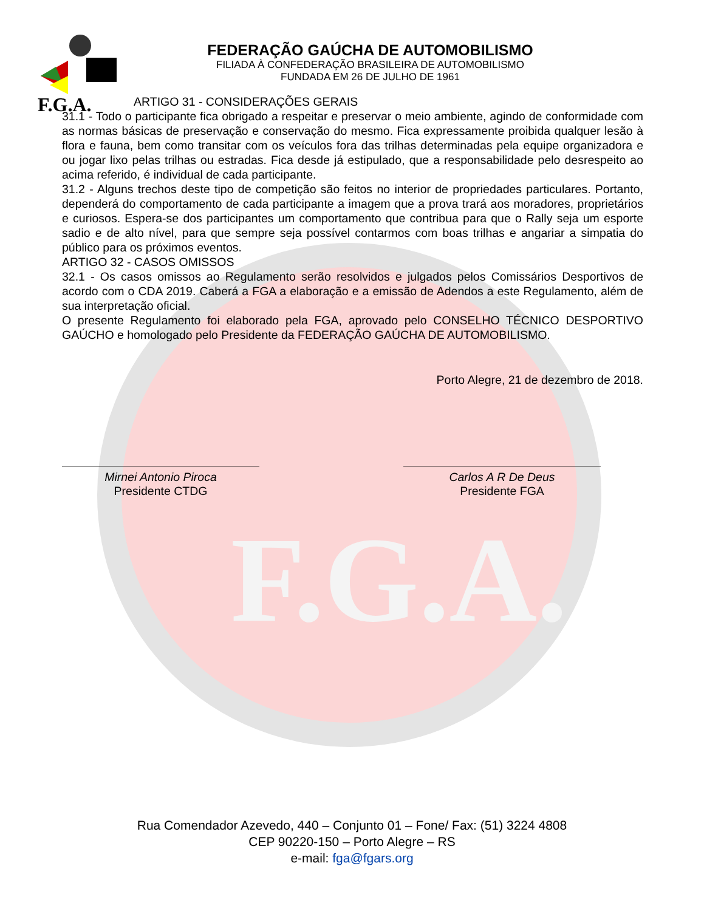F.G.A.
F.G.A.
FEDERAÇÃO GAÚCHA DE AUTOMOBILISMO
FILIADA À CONFEDERAÇÃO BRASILEIRA DE AUTOMOBILISMO
FUNDADA EM 26 DE JULHO DE 1961
ARTIGO 31 - CONSIDERAÇÕES GERAIS
31.1 - Todo o participante fica obrigado a respeitar e preservar o meio ambiente, agindo de conformidade com as normas básicas de preservação e conservação do mesmo. Fica expressamente proibida qualquer lesão à flora e fauna, bem como transitar com os veículos fora das trilhas determinadas pela equipe organizadora e ou jogar lixo pelas trilhas ou estradas. Fica desde já estipulado, que a responsabilidade pelo desrespeito ao acima referido, é individual de cada participante.
31.2 - Alguns trechos deste tipo de competição são feitos no interior de propriedades particulares. Portanto, dependerá do comportamento de cada participante a imagem que a prova trará aos moradores, proprietários e curiosos. Espera-se dos participantes um comportamento que contribua para que o Rally seja um esporte sadio e de alto nível, para que sempre seja possível contarmos com boas trilhas e angariar a simpatia do público para os próximos eventos.
ARTIGO 32 - CASOS OMISSOS
32.1 - Os casos omissos ao Regulamento serão resolvidos e julgados pelos Comissários Desportivos de acordo com o CDA 2019. Caberá a FGA a elaboração e a emissão de Adendos a este Regulamento, além de sua interpretação oficial.
O presente Regulamento foi elaborado pela FGA, aprovado pelo CONSELHO TÉCNICO DESPORTIVO GAÚCHO e homologado pelo Presidente da FEDERAÇÃO GAÚCHA DE AUTOMOBILISMO.
Porto Alegre, 21 de dezembro de 2018.
Mirnei Antonio Piroca
Presidente CTDG
Carlos A R De Deus
Presidente FGA
Rua Comendador Azevedo, 440 – Conjunto 01 – Fone/ Fax: (51) 3224 4808
CEP 90220-150 – Porto Alegre – RS
e-mail: fga@fgars.org